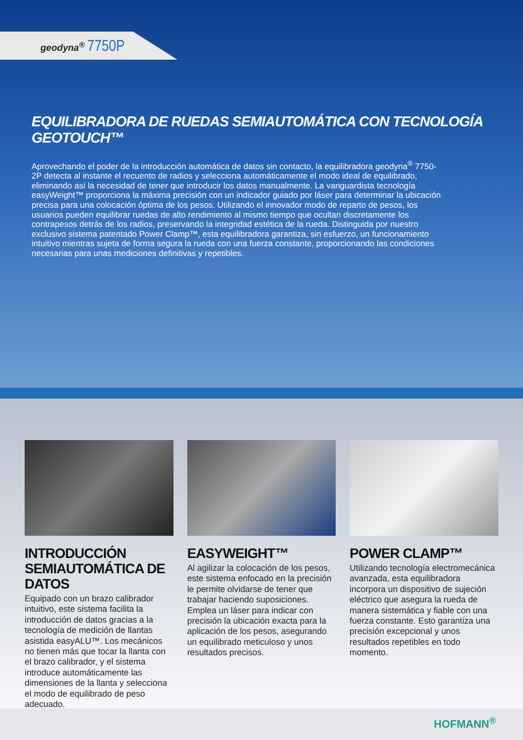geodyna<sup>®</sup> 7750P
EQUILIBRADORA DE RUEDAS SEMIAUTOMÁTICA CON TECNOLOGÍA GEOTOUCH™
Aprovechando el poder de la introducción automática de datos sin contacto, la equilibradora geodyna<sup>®</sup> 7750-2P detecta al instante el recuento de radios y selecciona automáticamente el modo ideal de equilibrado, eliminando así la necesidad de tener que introducir los datos manualmente. La vanguardista tecnología easyWeight™ proporciona la máxima precisión con un indicador guiado por láser para determinar la ubicación precisa para una colocación óptima de los pesos. Utilizando el innovador modo de reparto de pesos, los usuarios pueden equilibrar ruedas de alto rendimiento al mismo tiempo que ocultan discretamente los contrapesos detrás de los radios, preservando la integridad estética de la rueda. Distinguida por nuestro exclusivo sistema patentado Power Clamp™, esta equilibradora garantiza, sin esfuerzo, un funcionamiento intuitivo mientras sujeta de forma segura la rueda con una fuerza constante, proporcionando las condiciones necesarias para unas mediciones definitivas y repetibles.
INTRODUCCIÓN SEMIAUTOMÁTICA DE DATOS
Equipado con un brazo calibrador intuitivo, este sistema facilita la introducción de datos gracias a la tecnología de medición de llantas asistida easyALU™. Los mecánicos no tienen más que tocar la llanta con el brazo calibrador, y el sistema introduce automáticamente las dimensiones de la llanta y selecciona el modo de equilibrado de peso adecuado.
EASYWEIGHT™
Al agilizar la colocación de los pesos, este sistema enfocado en la precisión le permite olvidarse de tener que trabajar haciendo suposiciones. Emplea un láser para indicar con precisión la ubicación exacta para la aplicación de los pesos, asegurando un equilibrado meticuloso y unos resultados precisos.
POWER CLAMP™
Utilizando tecnología electromecánica avanzada, esta equilibradora incorpora un dispositivo de sujeción eléctrico que asegura la rueda de manera sistemática y fiable con una fuerza constante. Esto garantiza una precisión excepcional y unos resultados repetibles en todo momento.
HOFMANN<sup>®</sup>